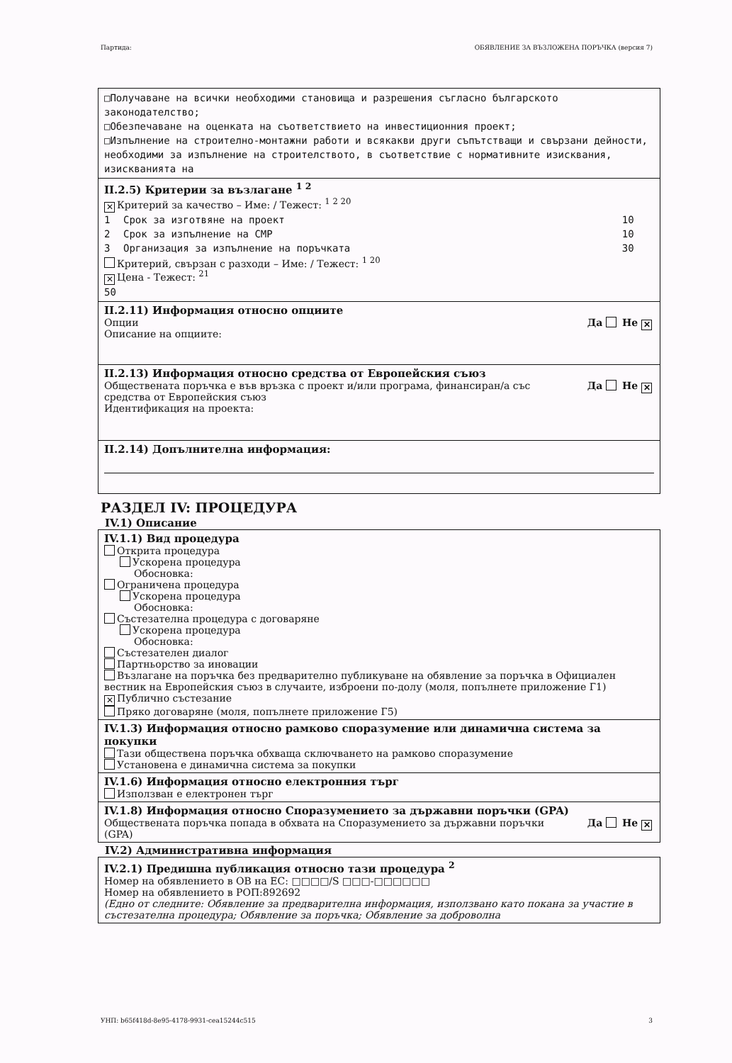Партида: ОБЯВЛЕНИЕ ЗА ВЪЗЛОЖЕНА ПОРЪЧКА (версия 7)
□Получаване на всички необходими становища и разрешения съгласно българското законодателство;
□Обезпечаване на оценката на съответствието на инвестиционния проект;
□Изпълнение на строително-монтажни работи и всякакви други съпътстващи и свързани дейности, необходими за изпълнение на строителството, в съответствие с нормативните изисквания, изискванията на
II.2.5) Критерии за възлагане <sup>1 2</sup>
✕ Критерий за качество – Име: / Тежест: <sup>1 2 20</sup>
| 1 | Срок за изготвяне на проект | 10 |
| 2 | Срок за изпълнение на СМР | 10 |
| 3 | Организация за изпълнение на поръчката | 30 |
Критерий, свързан с разходи – Име: / Тежест: <sup>1 20</sup>
✕ Цена - Тежест: <sup>21</sup>
50
II.2.11) Информация относно опциите
Опции
Описание на опциите: Да Не ✕
II.2.13) Информация относно средства от Европейския съюз
Обществената поръчка е във връзка с проект и/или програма, финансиран/а със
средства от Европейския съюз
Идентификация на проекта: Да Не ✕
II.2.14) Допълнителна информация:
РАЗДЕЛ IV: ПРОЦЕДУРА
IV.1) Описание
IV.1.1) Вид процедура
Открита процедура
Ускорена процедура
Обосновка:
Ограничена процедура
Ускорена процедура
Обосновка:
Състезателна процедура с договаряне
Ускорена процедура
Обосновка:
Състезателен диалог
Партньорство за иновации
Възлагане на поръчка без предварително публикуване на обявление за поръчка в Официален вестник на Европейския съюз в случаите, изброени по-долу (моля, попълнете приложение Г1)
✕ Публично състезание
Пряко договаряне (моля, попълнете приложение Г5)
IV.1.3) Информация относно рамково споразумение или динамична система за покупки
Тази обществена поръчка обхваща сключването на рамково споразумение
Установена е динамична система за покупки
IV.1.6) Информация относно електронния търг
Използван е електронен търг
IV.1.8) Информация относно Споразумението за държавни поръчки (GPA)
Обществената поръчка попада в обхвата на Споразумението за държавни поръчки
(GPA) Да Не ✕
IV.2) Административна информация
IV.2.1) Предишна публикация относно тази процедура <sup>2</sup>
Номер на обявлението в ОВ на ЕС: □□□□/S □□□-□□□□□□
Номер на обявлението в РОП:892692
(Едно от следните: Обявление за предварителна информация, използвано като покана за участие в състезателна процедура; Обявление за поръчка; Обявление за доброволна
УНП: b65f418d-8e95-4178-9931-cea15244c515 3